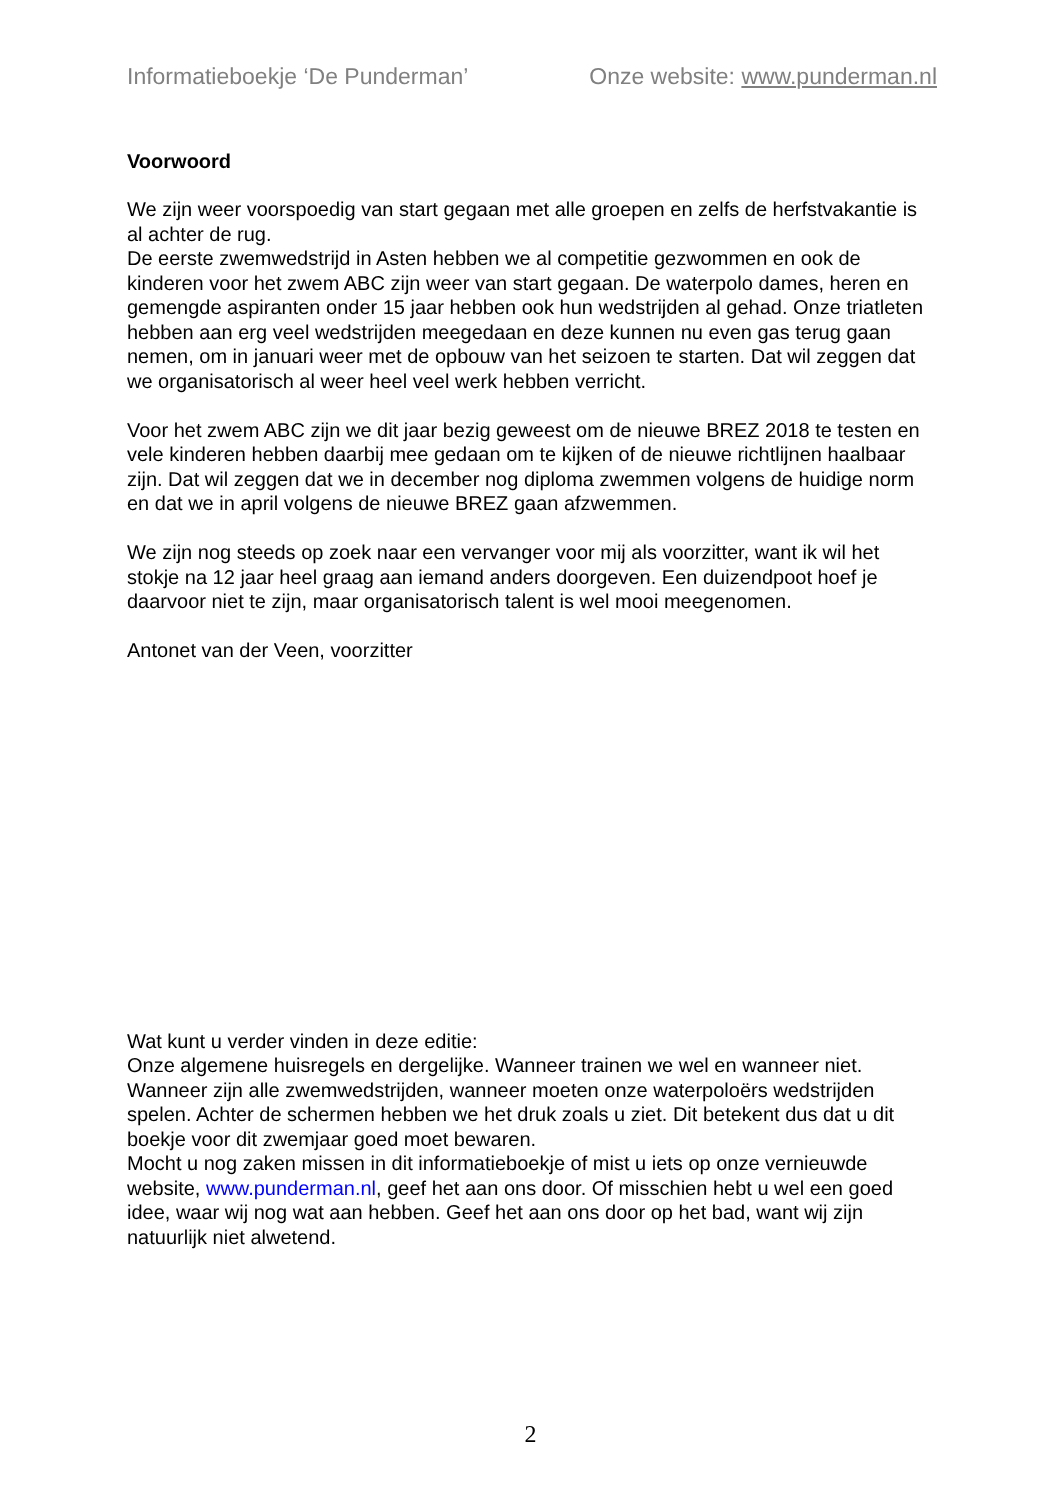Informatieboekje ‘De Punderman’ Onze website: www.punderman.nl
Voorwoord
We zijn weer voorspoedig van start gegaan met alle groepen en zelfs de herfstvakantie is al achter de rug.
De eerste zwemwedstrijd in Asten hebben we al competitie gezwommen en ook de kinderen voor het zwem ABC zijn weer van start gegaan. De waterpolo dames, heren en gemengde aspiranten onder 15 jaar hebben ook hun wedstrijden al gehad. Onze triatleten hebben aan erg veel wedstrijden meegedaan en deze kunnen nu even gas terug gaan nemen, om in januari weer met de opbouw van het seizoen te starten. Dat wil zeggen dat we organisatorisch al weer heel veel werk hebben verricht.
Voor het zwem ABC zijn we dit jaar bezig geweest om de nieuwe BREZ 2018 te testen en vele kinderen hebben daarbij mee gedaan om te kijken of de nieuwe richtlijnen haalbaar zijn. Dat wil zeggen dat we in december nog diploma zwemmen volgens de huidige norm en dat we in april volgens de nieuwe BREZ gaan afzwemmen.
We zijn nog steeds op zoek naar een vervanger voor mij als voorzitter, want ik wil het stokje na 12 jaar heel graag aan iemand anders doorgeven. Een duizendpoot hoef je daarvoor niet te zijn, maar organisatorisch talent is wel mooi meegenomen.
Antonet van der Veen, voorzitter
Wat kunt u verder vinden in deze editie:
Onze algemene huisregels en dergelijke. Wanneer trainen we wel en wanneer niet. Wanneer zijn alle zwemwedstrijden, wanneer moeten onze waterpoloërs wedstrijden spelen. Achter de schermen hebben we het druk zoals u ziet. Dit betekent dus dat u dit boekje voor dit zwemjaar goed moet bewaren.
Mocht u nog zaken missen in dit informatieboekje of mist u iets op onze vernieuwde website, www.punderman.nl, geef het aan ons door. Of misschien hebt u wel een goed idee, waar wij nog wat aan hebben. Geef het aan ons door op het bad, want wij zijn natuurlijk niet alwetend.
2